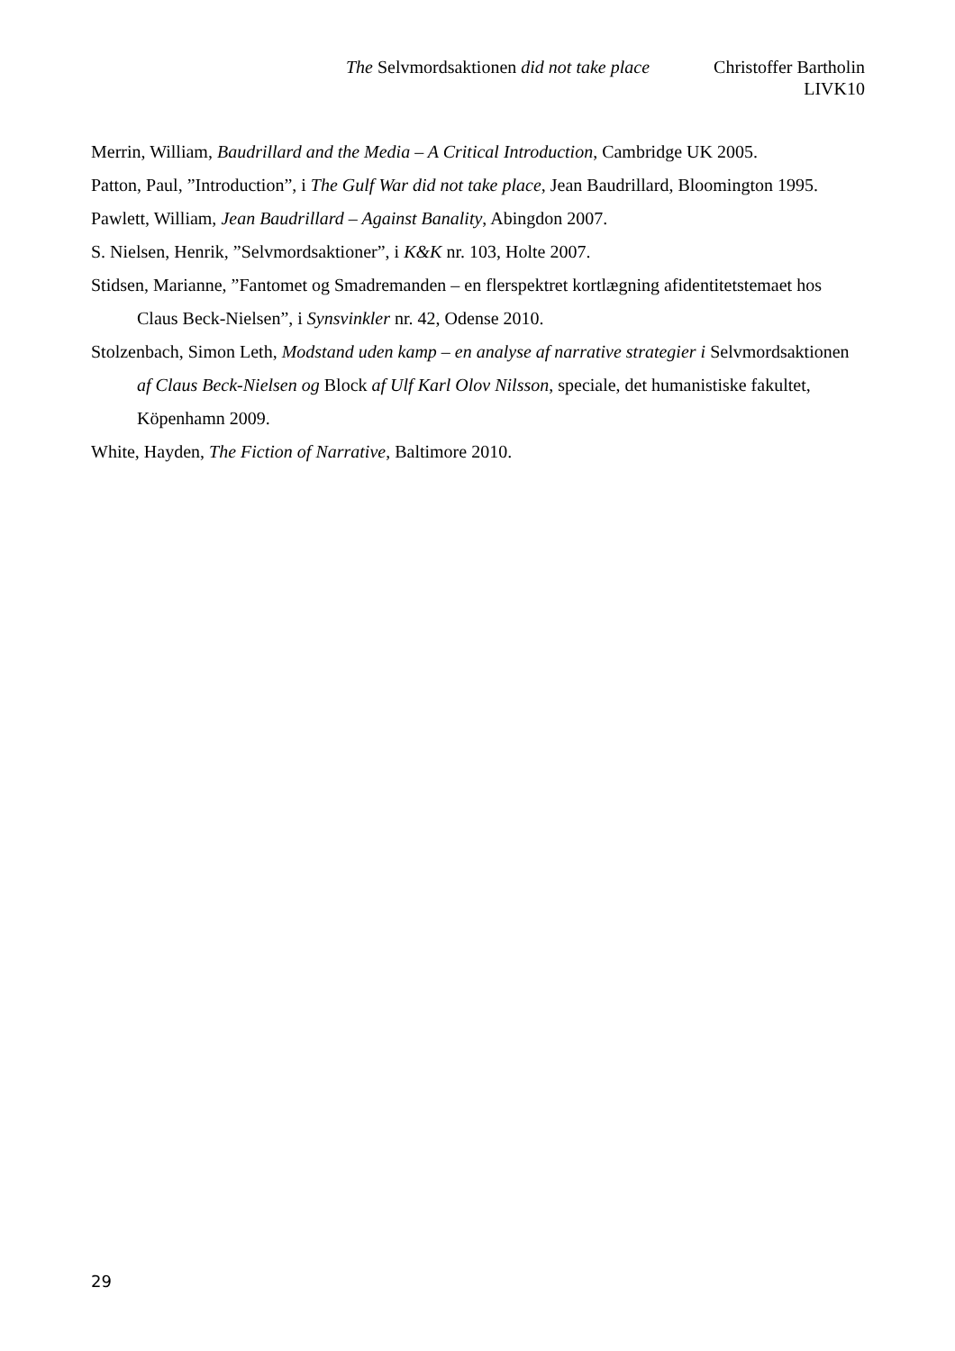The Selvmordsaktionen did not take place Christoffer Bartholin
LIVK10
Merrin, William, Baudrillard and the Media – A Critical Introduction, Cambridge UK 2005.
Patton, Paul, ”Introduction”, i The Gulf War did not take place, Jean Baudrillard, Bloomington 1995.
Pawlett, William, Jean Baudrillard – Against Banality, Abingdon 2007.
S. Nielsen, Henrik, ”Selvmordsaktioner”, i K&K nr. 103, Holte 2007.
Stidsen, Marianne, ”Fantomet og Smadremanden – en flerspektret kortlægning afidentitetstemaet hos Claus Beck-Nielsen”, i Synsvinkler nr. 42, Odense 2010.
Stolzenbach, Simon Leth, Modstand uden kamp – en analyse af narrative strategier i Selvmordsaktionen af Claus Beck-Nielsen og Block af Ulf Karl Olov Nilsson, speciale, det humanistiske fakultet, Köpenhamn 2009.
White, Hayden, The Fiction of Narrative, Baltimore 2010.
29